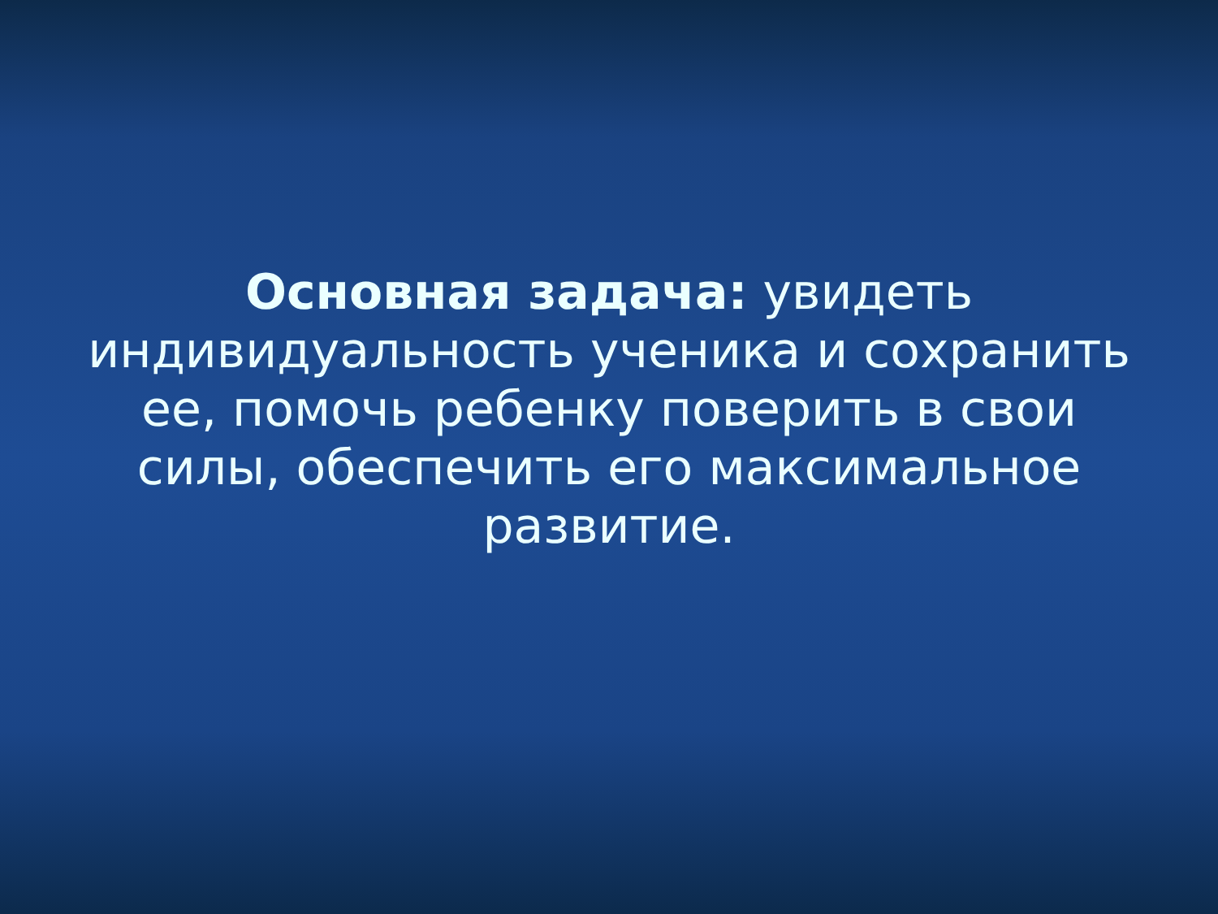Основная задача: увидеть индивидуальность ученика и сохранить ее, помочь ребенку поверить в свои силы, обеспечить его максимальное развитие.